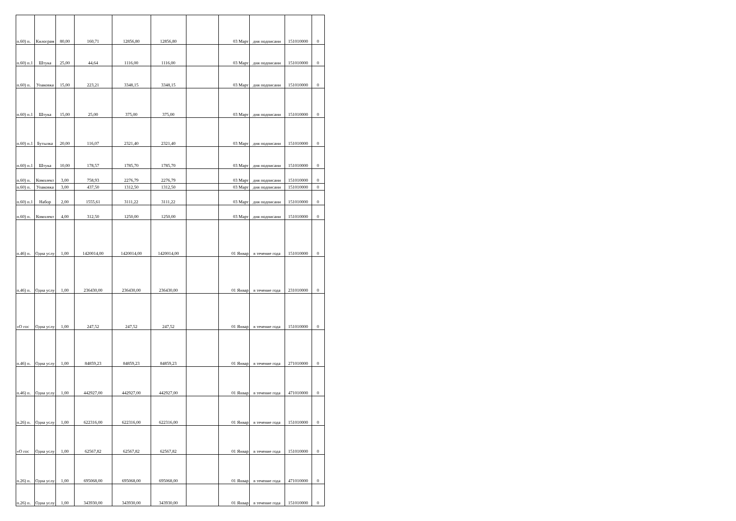| п.60) п. | Килограм | 80,00 | 160,71 | 12856,80 | 12856,80 | | 03 Март | дня подписани | 151010000 | 0 |
| п.60) п.1 | Штука | 25,00 | 44,64 | 1116,00 | 1116,00 | | 03 Март | дня подписани | 151010000 | 0 |
| п.60) п. | Упаковка | 15,00 | 223,21 | 3348,15 | 3348,15 | | 03 Март | дня подписани | 151010000 | 0 |
| п.60) п.1 | Штука | 15,00 | 25,00 | 375,00 | 375,00 | | 03 Март | дня подписани | 151010000 | 0 |
| п.60) п.1 | Бутылка | 20,00 | 116,07 | 2321,40 | 2321,40 | | 03 Март | дня подписани | 151010000 | 0 |
| п.60) п.1 | Штука | 10,00 | 178,57 | 1785,70 | 1785,70 | | 03 Март | дня подписани | 151010000 | 0 |
| п.60) п. | Комплект | 3,00 | 758,93 | 2276,79 | 2276,79 | | 03 Март | дня подписани | 151010000 | 0 |
| п.60) п. | Упаковка | 3,00 | 437,50 | 1312,50 | 1312,50 | | 03 Март | дня подписани | 151010000 | 0 |
| п.60) п.1 | Набор | 2,00 | 1555,61 | 3111,22 | 3111,22 | | 03 Март | дня подписани | 151010000 | 0 |
| п.60) п. | Комплект | 4,00 | 312,50 | 1250,00 | 1250,00 | | 03 Март | дня подписани | 151010000 | 0 |
| п.46) п. | Одна услу | 1,00 | 1420014,00 | 1420014,00 | 1420014,00 | | 01 Январ | в течение года | 151010000 | 0 |
| п.46) п. | Одна услу | 1,00 | 236430,00 | 236430,00 | 236430,00 | | 01 Январ | в течение года | 231010000 | 0 |
| «О гос | Одна услу | 1,00 | 247,52 | 247,52 | 247,52 | | 01 Январ | в течение года | 151010000 | 0 |
| п.46) п. | Одна услу | 1,00 | 84859,23 | 84859,23 | 84859,23 | | 01 Январ | в течение года | 271010000 | 0 |
| п.46) п. | Одна услу | 1,00 | 442927,00 | 442927,00 | 442927,00 | | 01 Январ | в течение года | 471010000 | 0 |
| п.26) п. | Одна услу | 1,00 | 622316,00 | 622316,00 | 622316,00 | | 01 Январ | в течение года | 151010000 | 0 |
| «О гос | Одна услу | 1,00 | 62567,82 | 62567,82 | 62567,82 | | 01 Январ | в течение года | 151010000 | 0 |
| п.26) п. | Одна услу | 1,00 | 695068,00 | 695068,00 | 695068,00 | | 01 Январ | в течение года | 471010000 | 0 |
| п.26) п. | Одна услу | 1,00 | 343930,00 | 343930,00 | 343930,00 | | 01 Январ | в течение года | 151010000 | 0 |